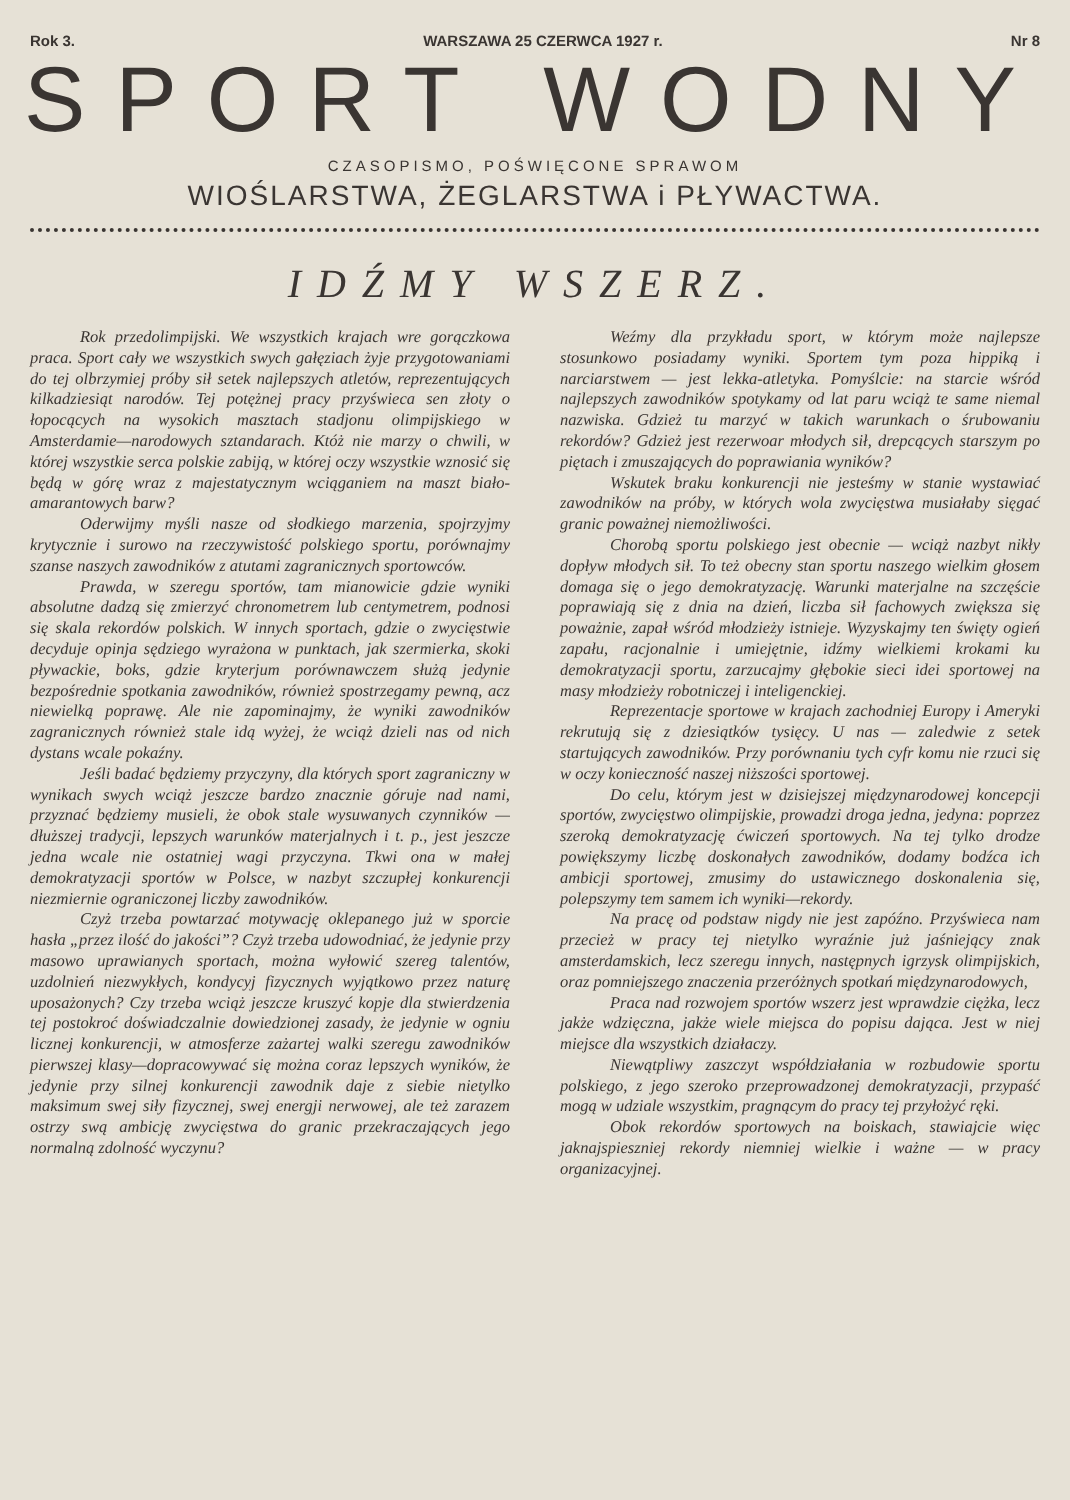Rok 3. WARSZAWA 25 CZERWCA 1927 r. Nr 8
SPORT WODNY
CZASOPISMO, POŚWIĘCONE SPRAWOM
WIOŚLARSTWA, ŻEGLARSTWA i PŁYWACTWA.
IDŹMY WSZERZ.
Rok przedolimpijski. We wszystkich krajach wre gorączkowa praca. Sport cały we wszystkich swych gałęziach żyje przygotowaniami do tej olbrzymiej próby sił setek najlepszych atletów, reprezentujących kilkadziesiąt narodów. Tej potężnej pracy przyświeca sen złoty o łopocących na wysokich masztach stadjonu olimpijskiego w Amsterdamie—narodowych sztandarach. Któż nie marzy o chwili, w której wszystkie serca polskie zabiją, w której oczy wszystkie wznosić się będą w górę wraz z majestatycznym wciąganiem na maszt biało-amarantowych barw?
Oderwijmy myśli nasze od słodkiego marzenia, spojrzyjmy krytycznie i surowo na rzeczywistość polskiego sportu, porównajmy szanse naszych zawodników z atutami zagranicznych sportowców.
Prawda, w szeregu sportów, tam mianowicie gdzie wyniki absolutne dadzą się zmierzyć chronometrem lub centymetrem, podnosi się skala rekordów polskich. W innych sportach, gdzie o zwycięstwie decyduje opinja sędziego wyrażona w punktach, jak szermierka, skoki pływackie, boks, gdzie kryterjum porównawczem służą jedynie bezpośrednie spotkania zawodników, również spostrzegamy pewną, acz niewielką poprawę. Ale nie zapominajmy, że wyniki zawodników zagranicznych również stale idą wyżej, że wciąż dzieli nas od nich dystans wcale pokaźny.
Jeśli badać będziemy przyczyny, dla których sport zagraniczny w wynikach swych wciąż jeszcze bardzo znacznie góruje nad nami, przyznać będziemy musieli, że obok stale wysuwanych czynników — dłuższej tradycji, lepszych warunków materjalnych i t. p., jest jeszcze jedna wcale nie ostatniej wagi przyczyna. Tkwi ona w małej demokratyzacji sportów w Polsce, w nazbyt szczupłej konkurencji niezmiernie ograniczonej liczby zawodników.
Czyż trzeba powtarzać motywację oklepanego już w sporcie hasła „przez ilość do jakości”? Czyż trzeba udowodniać, że jedynie przy masowo uprawianych sportach, można wyłowić szereg talentów, uzdolnień niezwykłych, kondycyj fizycznych wyjątkowo przez naturę uposażonych? Czy trzeba wciąż jeszcze kruszyć kopje dla stwierdzenia tej postokroć doświadczalnie dowiedzionej zasady, że jedynie w ogniu licznej konkurencji, w atmosferze zażartej walki szeregu zawodników pierwszej klasy—dopracowywać się można coraz lepszych wyników, że jedynie przy silnej konkurencji zawodnik daje z siebie nietylko maksimum swej siły fizycznej, swej energji nerwowej, ale też zarazem ostrzy swą ambicję zwycięstwa do granic przekraczających jego normalną zdolność wyczynu?
Weźmy dla przykładu sport, w którym może najlepsze stosunkowo posiadamy wyniki. Sportem tym poza hippiką i narciarstwem — jest lekka-atletyka. Pomyślcie: na starcie wśród najlepszych zawodników spotykamy od lat paru wciąż te same niemal nazwiska. Gdzież tu marzyć w takich warunkach o śrubowaniu rekordów? Gdzież jest rezerwoar młodych sił, drepcących starszym po piętach i zmuszających do poprawiania wyników?
Wskutek braku konkurencji nie jesteśmy w stanie wystawiać zawodników na próby, w których wola zwycięstwa musiałaby sięgać granic poważnej niemożliwości.
Chorobą sportu polskiego jest obecnie — wciąż nazbyt nikły dopływ młodych sił. To też obecny stan sportu naszego wielkim głosem domaga się o jego demokratyzację. Warunki materjalne na szczęście poprawiają się z dnia na dzień, liczba sił fachowych zwiększa się poważnie, zapał wśród młodzieży istnieje. Wyzyskajmy ten święty ogień zapału, racjonalnie i umiejętnie, idźmy wielkiemi krokami ku demokratyzacji sportu, zarzucajmy głębokie sieci idei sportowej na masy młodzieży robotniczej i inteligenckiej.
Reprezentacje sportowe w krajach zachodniej Europy i Ameryki rekrutują się z dziesiątków tysięcy. U nas — zaledwie z setek startujących zawodników. Przy porównaniu tych cyfr komu nie rzuci się w oczy konieczność naszej niższości sportowej.
Do celu, którym jest w dzisiejszej międzynarodowej koncepcji sportów, zwycięstwo olimpijskie, prowadzi droga jedna, jedyna: poprzez szeroką demokratyzację ćwiczeń sportowych. Na tej tylko drodze powiększymy liczbę doskonałych zawodników, dodamy bodźca ich ambicji sportowej, zmusimy do ustawicznego doskonalenia się, polepszymy tem samem ich wyniki—rekordy.
Na pracę od podstaw nigdy nie jest zapóźno. Przyświeca nam przecież w pracy tej nietylko wyraźnie już jaśniejący znak amsterdamskich, lecz szeregu innych, następnych igrzysk olimpijskich, oraz pomniejszego znaczenia przeróżnych spotkań międzynarodowych,
Praca nad rozwojem sportów wszerz jest wprawdzie ciężka, lecz jakże wdzięczna, jakże wiele miejsca do popisu dająca. Jest w niej miejsce dla wszystkich działaczy.
Niewątpliwy zaszczyt współdziałania w rozbudowie sportu polskiego, z jego szeroko przeprowadzonej demokratyzacji, przypaść mogą w udziale wszystkim, pragnącym do pracy tej przyłożyć ręki.
Obok rekordów sportowych na boiskach, stawiajcie więc jaknajspieszniej rekordy niemniej wielkie i ważne — w pracy organizacyjnej.